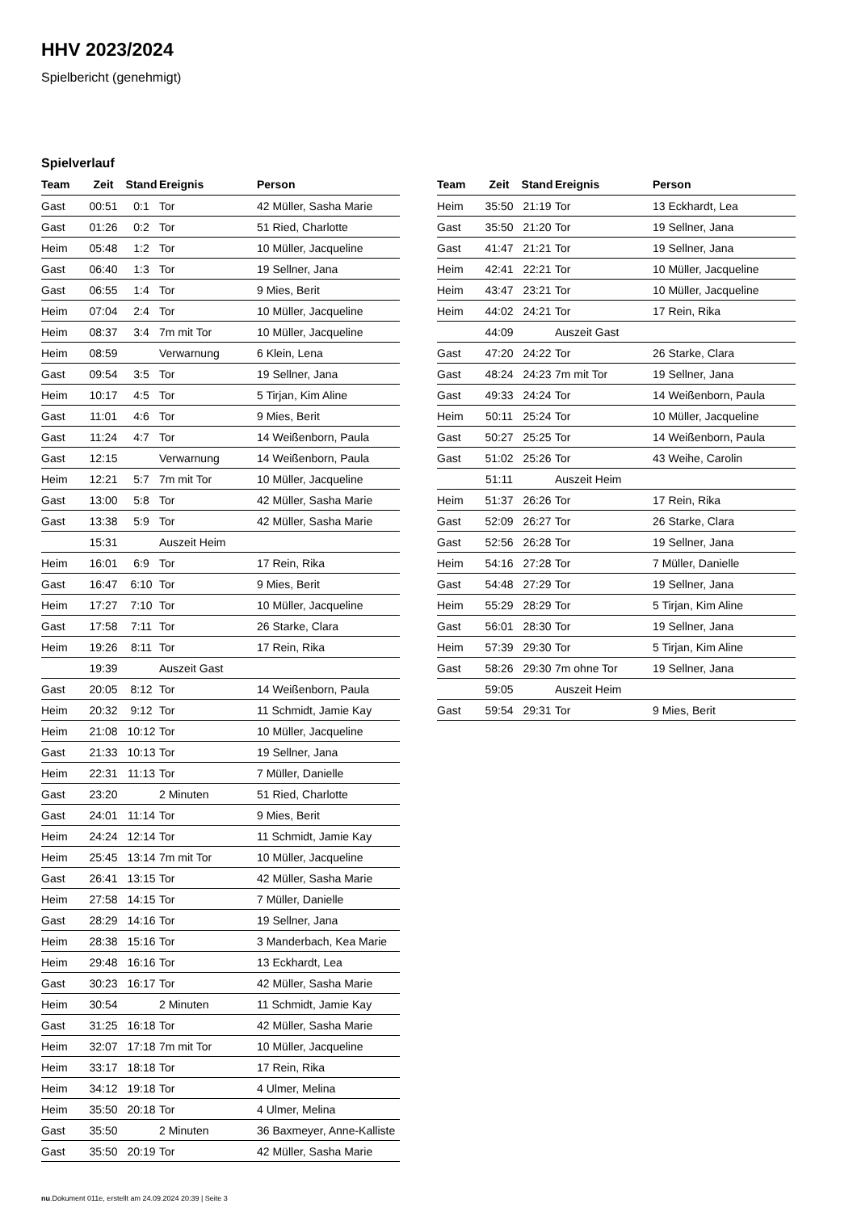HHV 2023/2024
Spielbericht (genehmigt)
Spielverlauf
| Team | Zeit | Stand | Ereignis | Person |
| --- | --- | --- | --- | --- |
| Gast | 00:51 | 0:1 | Tor | 42 Müller, Sasha Marie |
| Gast | 01:26 | 0:2 | Tor | 51 Ried, Charlotte |
| Heim | 05:48 | 1:2 | Tor | 10 Müller, Jacqueline |
| Gast | 06:40 | 1:3 | Tor | 19 Sellner, Jana |
| Gast | 06:55 | 1:4 | Tor | 9 Mies, Berit |
| Heim | 07:04 | 2:4 | Tor | 10 Müller, Jacqueline |
| Heim | 08:37 | 3:4 | 7m mit Tor | 10 Müller, Jacqueline |
| Heim | 08:59 | | Verwarnung | 6 Klein, Lena |
| Gast | 09:54 | 3:5 | Tor | 19 Sellner, Jana |
| Heim | 10:17 | 4:5 | Tor | 5 Tirjan, Kim Aline |
| Gast | 11:01 | 4:6 | Tor | 9 Mies, Berit |
| Gast | 11:24 | 4:7 | Tor | 14 Weißenborn, Paula |
| Gast | 12:15 | | Verwarnung | 14 Weißenborn, Paula |
| Heim | 12:21 | 5:7 | 7m mit Tor | 10 Müller, Jacqueline |
| Gast | 13:00 | 5:8 | Tor | 42 Müller, Sasha Marie |
| Gast | 13:38 | 5:9 | Tor | 42 Müller, Sasha Marie |
| | 15:31 | | Auszeit Heim | |
| Heim | 16:01 | 6:9 | Tor | 17 Rein, Rika |
| Gast | 16:47 | 6:10 | Tor | 9 Mies, Berit |
| Heim | 17:27 | 7:10 | Tor | 10 Müller, Jacqueline |
| Gast | 17:58 | 7:11 | Tor | 26 Starke, Clara |
| Heim | 19:26 | 8:11 | Tor | 17 Rein, Rika |
| | 19:39 | | Auszeit Gast | |
| Gast | 20:05 | 8:12 | Tor | 14 Weißenborn, Paula |
| Heim | 20:32 | 9:12 | Tor | 11 Schmidt, Jamie Kay |
| Heim | 21:08 | 10:12 | Tor | 10 Müller, Jacqueline |
| Gast | 21:33 | 10:13 | Tor | 19 Sellner, Jana |
| Heim | 22:31 | 11:13 | Tor | 7 Müller, Danielle |
| Gast | 23:20 | | 2 Minuten | 51 Ried, Charlotte |
| Gast | 24:01 | 11:14 | Tor | 9 Mies, Berit |
| Heim | 24:24 | 12:14 | Tor | 11 Schmidt, Jamie Kay |
| Heim | 25:45 | 13:14 | 7m mit Tor | 10 Müller, Jacqueline |
| Gast | 26:41 | 13:15 | Tor | 42 Müller, Sasha Marie |
| Heim | 27:58 | 14:15 | Tor | 7 Müller, Danielle |
| Gast | 28:29 | 14:16 | Tor | 19 Sellner, Jana |
| Heim | 28:38 | 15:16 | Tor | 3 Manderbach, Kea Marie |
| Heim | 29:48 | 16:16 | Tor | 13 Eckhardt, Lea |
| Gast | 30:23 | 16:17 | Tor | 42 Müller, Sasha Marie |
| Heim | 30:54 | | 2 Minuten | 11 Schmidt, Jamie Kay |
| Gast | 31:25 | 16:18 | Tor | 42 Müller, Sasha Marie |
| Heim | 32:07 | 17:18 | 7m mit Tor | 10 Müller, Jacqueline |
| Heim | 33:17 | 18:18 | Tor | 17 Rein, Rika |
| Heim | 34:12 | 19:18 | Tor | 4 Ulmer, Melina |
| Heim | 35:50 | 20:18 | Tor | 4 Ulmer, Melina |
| Gast | 35:50 | | 2 Minuten | 36 Baxmeyer, Anne-Kalliste |
| Gast | 35:50 | 20:19 | Tor | 42 Müller, Sasha Marie |
| Team | Zeit | Stand | Ereignis | Person |
| --- | --- | --- | --- | --- |
| Heim | 35:50 | 21:19 | Tor | 13 Eckhardt, Lea |
| Gast | 35:50 | 21:20 | Tor | 19 Sellner, Jana |
| Gast | 41:47 | 21:21 | Tor | 19 Sellner, Jana |
| Heim | 42:41 | 22:21 | Tor | 10 Müller, Jacqueline |
| Heim | 43:47 | 23:21 | Tor | 10 Müller, Jacqueline |
| Heim | 44:02 | 24:21 | Tor | 17 Rein, Rika |
| | 44:09 | | Auszeit Gast | |
| Gast | 47:20 | 24:22 | Tor | 26 Starke, Clara |
| Gast | 48:24 | 24:23 | 7m mit Tor | 19 Sellner, Jana |
| Gast | 49:33 | 24:24 | Tor | 14 Weißenborn, Paula |
| Heim | 50:11 | 25:24 | Tor | 10 Müller, Jacqueline |
| Gast | 50:27 | 25:25 | Tor | 14 Weißenborn, Paula |
| Gast | 51:02 | 25:26 | Tor | 43 Weihe, Carolin |
| | 51:11 | | Auszeit Heim | |
| Heim | 51:37 | 26:26 | Tor | 17 Rein, Rika |
| Gast | 52:09 | 26:27 | Tor | 26 Starke, Clara |
| Gast | 52:56 | 26:28 | Tor | 19 Sellner, Jana |
| Heim | 54:16 | 27:28 | Tor | 7 Müller, Danielle |
| Gast | 54:48 | 27:29 | Tor | 19 Sellner, Jana |
| Heim | 55:29 | 28:29 | Tor | 5 Tirjan, Kim Aline |
| Gast | 56:01 | 28:30 | Tor | 19 Sellner, Jana |
| Heim | 57:39 | 29:30 | Tor | 5 Tirjan, Kim Aline |
| Gast | 58:26 | 29:30 | 7m ohne Tor | 19 Sellner, Jana |
| | 59:05 | | Auszeit Heim | |
| Gast | 59:54 | 29:31 | Tor | 9 Mies, Berit |
nu.Dokument 011e, erstellt am 24.09.2024 20:39 | Seite 3